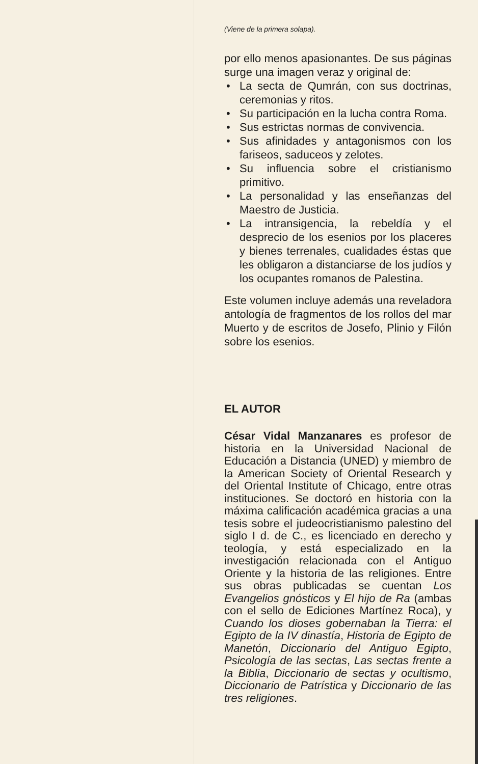(Viene de la primera solapa).
por ello menos apasionantes. De sus páginas surge una imagen veraz y original de:
• La secta de Qumrán, con sus doctrinas, ceremonias y ritos.
• Su participación en la lucha contra Roma.
• Sus estrictas normas de convivencia.
• Sus afinidades y antagonismos con los fariseos, saduceos y zelotes.
• Su influencia sobre el cristianismo primitivo.
• La personalidad y las enseñanzas del Maestro de Justicia.
• La intransigencia, la rebeldía y el desprecio de los esenios por los placeres y bienes terrenales, cualidades éstas que les obligaron a distanciarse de los judíos y los ocupantes romanos de Palestina.
Este volumen incluye además una reveladora antología de fragmentos de los rollos del mar Muerto y de escritos de Josefo, Plinio y Filón sobre los esenios.
EL AUTOR
César Vidal Manzanares es profesor de historia en la Universidad Nacional de Educación a Distancia (UNED) y miembro de la American Society of Oriental Research y del Oriental Institute of Chicago, entre otras instituciones. Se doctoró en historia con la máxima calificación académica gracias a una tesis sobre el judeocristianismo palestino del siglo I d. de C., es licenciado en derecho y teología, y está especializado en la investigación relacionada con el Antiguo Oriente y la historia de las religiones. Entre sus obras publicadas se cuentan Los Evangelios gnósticos y El hijo de Ra (ambas con el sello de Ediciones Martínez Roca), y Cuando los dioses gobernaban la Tierra: el Egipto de la IV dinastía, Historia de Egipto de Manetón, Diccionario del Antiguo Egipto, Psicología de las sectas, Las sectas frente a la Biblia, Diccionario de sectas y ocultismo, Diccionario de Patrística y Diccionario de las tres religiones.